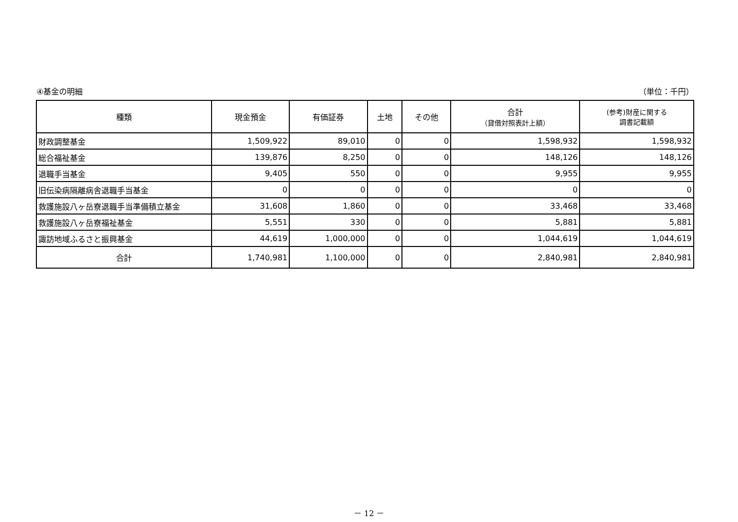④基金の明細 （単位：千円）
| 種類 | 現金預金 | 有価証券 | 土地 | その他 | 合計 （貸借対照表計上額） | (参考)財産に関する 調書記載額 |
| --- | --- | --- | --- | --- | --- | --- |
| 財政調整基金 | 1,509,922 | 89,010 | 0 | 0 | 1,598,932 | 1,598,932 |
| 総合福祉基金 | 139,876 | 8,250 | 0 | 0 | 148,126 | 148,126 |
| 退職手当基金 | 9,405 | 550 | 0 | 0 | 9,955 | 9,955 |
| 旧伝染病隔離病舎退職手当基金 | 0 | 0 | 0 | 0 | 0 | 0 |
| 救護施設八ヶ岳寮退職手当準備積立基金 | 31,608 | 1,860 | 0 | 0 | 33,468 | 33,468 |
| 救護施設八ヶ岳寮福祉基金 | 5,551 | 330 | 0 | 0 | 5,881 | 5,881 |
| 諏訪地域ふるさと振興基金 | 44,619 | 1,000,000 | 0 | 0 | 1,044,619 | 1,044,619 |
| 合計 | 1,740,981 | 1,100,000 | 0 | 0 | 2,840,981 | 2,840,981 |
－ 12 －